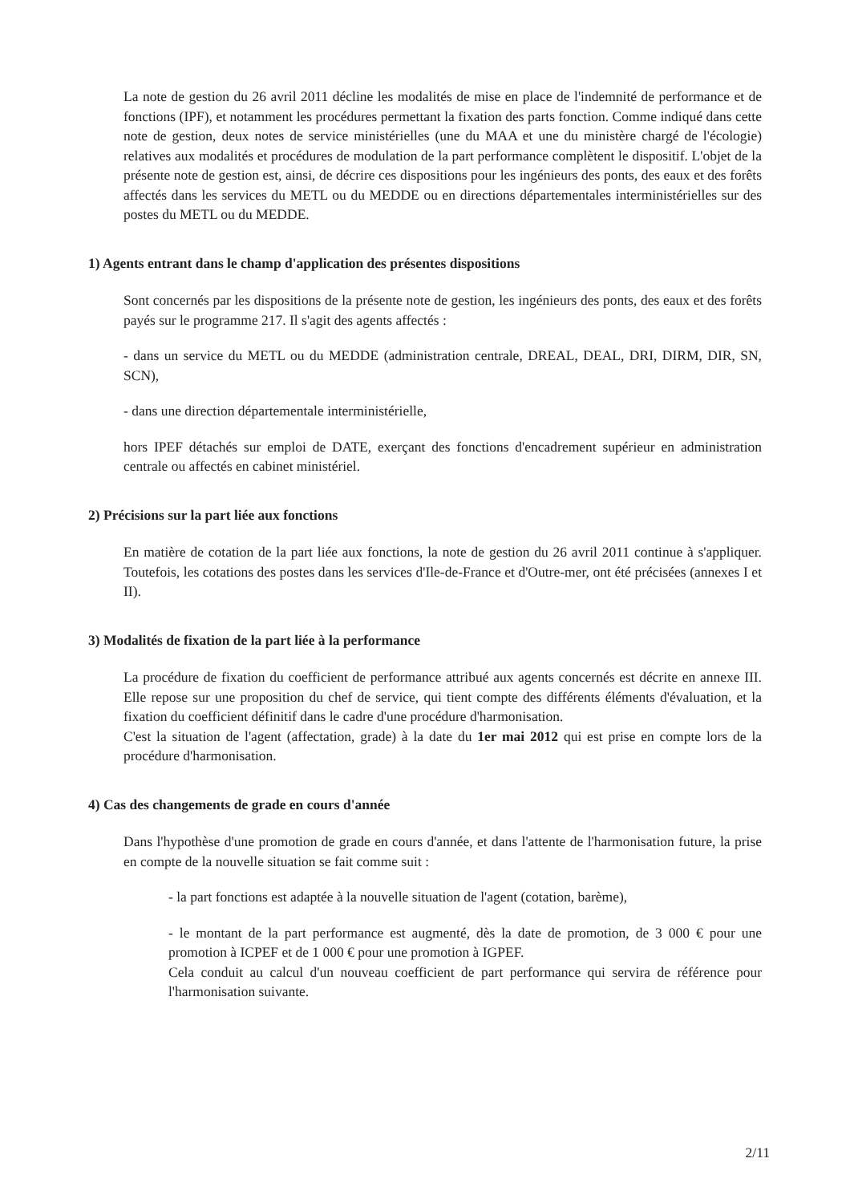La note de gestion du 26 avril 2011 décline les modalités de mise en place de l'indemnité de performance et de fonctions (IPF), et notamment les procédures permettant la fixation des parts fonction. Comme indiqué dans cette note de gestion, deux notes de service ministérielles (une du MAA et une du ministère chargé de l'écologie) relatives aux modalités et procédures de modulation de la part performance complètent le dispositif. L'objet de la présente note de gestion est, ainsi, de décrire ces dispositions pour les ingénieurs des ponts, des eaux et des forêts affectés dans les services du METL ou du MEDDE ou en directions départementales interministérielles sur des postes du METL ou du MEDDE.
1) Agents entrant dans le champ d'application des présentes dispositions
Sont concernés par les dispositions de la présente note de gestion, les ingénieurs des ponts, des eaux et des forêts payés sur le programme 217. Il s'agit des agents affectés :
- dans un service du METL ou du MEDDE (administration centrale, DREAL, DEAL, DRI, DIRM, DIR, SN, SCN),
- dans une direction départementale interministérielle,
hors IPEF détachés sur emploi de DATE, exerçant des fonctions d'encadrement supérieur en administration centrale ou affectés en cabinet ministériel.
2) Précisions sur la part liée aux fonctions
En matière de cotation de la part liée aux fonctions, la note de gestion du 26 avril 2011 continue à s'appliquer. Toutefois, les cotations des postes dans les services d'Ile-de-France et d'Outre-mer, ont été précisées (annexes I et II).
3) Modalités de fixation de la part liée à la performance
La procédure de fixation du coefficient de performance attribué aux agents concernés est décrite en annexe III. Elle repose sur une proposition du chef de service, qui tient compte des différents éléments d'évaluation, et la fixation du coefficient définitif dans le cadre d'une procédure d'harmonisation.
C'est la situation de l'agent (affectation, grade) à la date du 1er mai 2012 qui est prise en compte lors de la procédure d'harmonisation.
4) Cas des changements de grade en cours d'année
Dans l'hypothèse d'une promotion de grade en cours d'année, et dans l'attente de l'harmonisation future, la prise en compte de la nouvelle situation se fait comme suit :
- la part fonctions est adaptée à la nouvelle situation de l'agent (cotation, barème),
- le montant de la part performance est augmenté, dès la date de promotion, de 3 000 € pour une promotion à ICPEF et de 1 000 € pour une promotion à IGPEF.
Cela conduit au calcul d'un nouveau coefficient de part performance qui servira de référence pour l'harmonisation suivante.
2/11